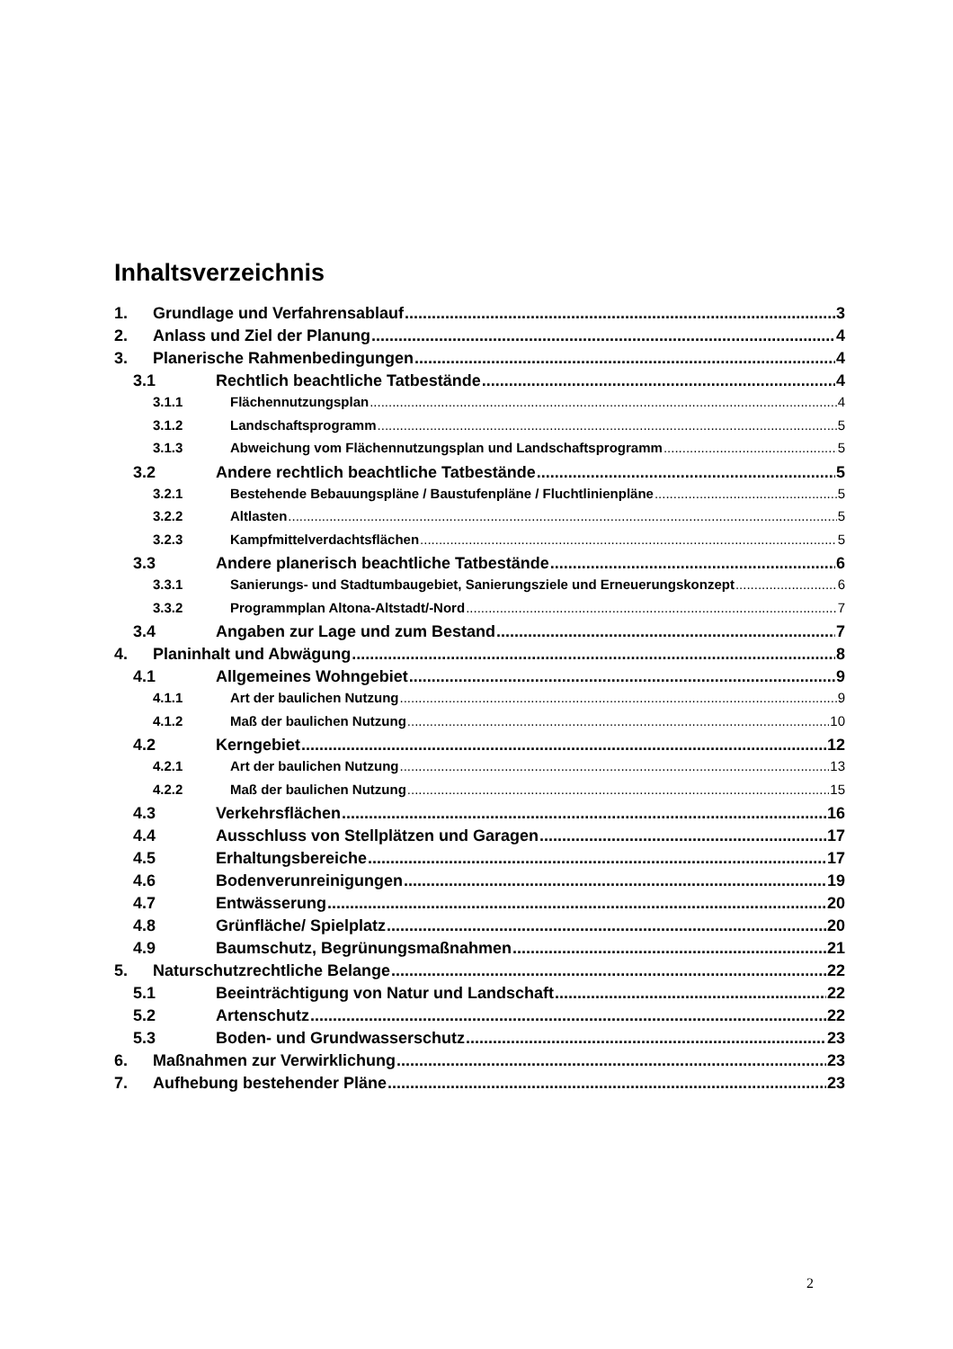Inhaltsverzeichnis
1. Grundlage und Verfahrensablauf 3
2. Anlass und Ziel der Planung 4
3. Planerische Rahmenbedingungen 4
3.1 Rechtlich beachtliche Tatbestände 4
3.1.1 Flächennutzungsplan 4
3.1.2 Landschaftsprogramm 5
3.1.3 Abweichung vom Flächennutzungsplan und Landschaftsprogramm 5
3.2 Andere rechtlich beachtliche Tatbestände 5
3.2.1 Bestehende Bebauungspläne / Baustufenpläne / Fluchtlinienpläne 5
3.2.2 Altlasten 5
3.2.3 Kampfmittelverdachtsflächen 5
3.3 Andere planerisch beachtliche Tatbestände 6
3.3.1 Sanierungs- und Stadtumbaugebiet, Sanierungsziele und Erneuerungskonzept 6
3.3.2 Programmplan Altona-Altstadt/-Nord 7
3.4 Angaben zur Lage und zum Bestand 7
4. Planinhalt und Abwägung 8
4.1 Allgemeines Wohngebiet 9
4.1.1 Art der baulichen Nutzung 9
4.1.2 Maß der baulichen Nutzung 10
4.2 Kerngebiet 12
4.2.1 Art der baulichen Nutzung 13
4.2.2 Maß der baulichen Nutzung 15
4.3 Verkehrsflächen 16
4.4 Ausschluss von Stellplätzen und Garagen 17
4.5 Erhaltungsbereiche 17
4.6 Bodenverunreinigungen 19
4.7 Entwässerung 20
4.8 Grünfläche/ Spielplatz 20
4.9 Baumschutz, Begrünungsmaßnahmen 21
5. Naturschutzrechtliche Belange 22
5.1 Beeinträchtigung von Natur und Landschaft 22
5.2 Artenschutz 22
5.3 Boden- und Grundwasserschutz 23
6. Maßnahmen zur Verwirklichung 23
7. Aufhebung bestehender Pläne 23
2